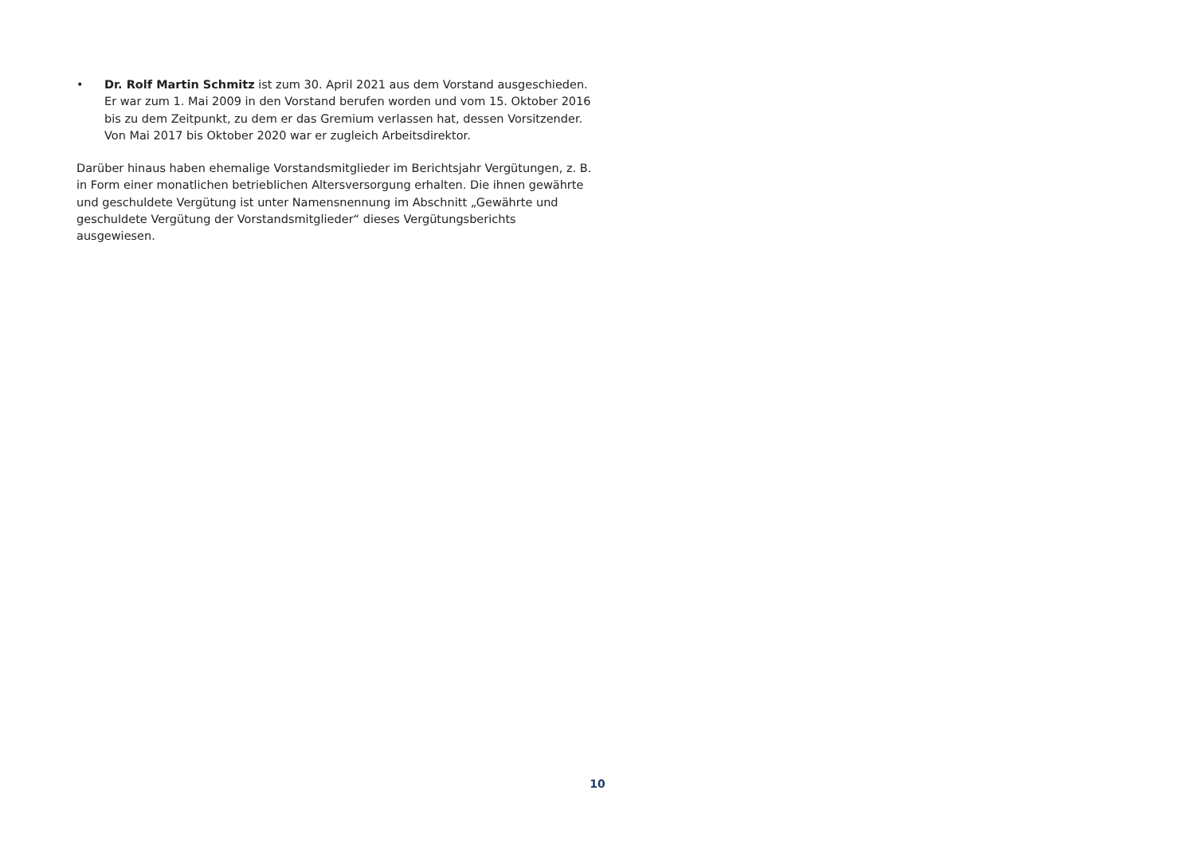• Dr. Rolf Martin Schmitz ist zum 30. April 2021 aus dem Vorstand ausgeschieden.
Er war zum 1. Mai 2009 in den Vorstand berufen worden und vom 15. Oktober 2016
bis zu dem Zeitpunkt, zu dem er das Gremium verlassen hat, dessen Vorsitzender.
Von Mai 2017 bis Oktober 2020 war er zugleich Arbeitsdirektor.
Darüber hinaus haben ehemalige Vorstandsmitglieder im Berichtsjahr Vergütungen, z. B. in Form einer monatlichen betrieblichen Altersversorgung erhalten. Die ihnen gewährte und geschuldete Vergütung ist unter Namensnennung im Abschnitt „Gewährte und geschuldete Vergütung der Vorstandsmitglieder“ dieses Vergütungsberichts ausgewiesen.
10